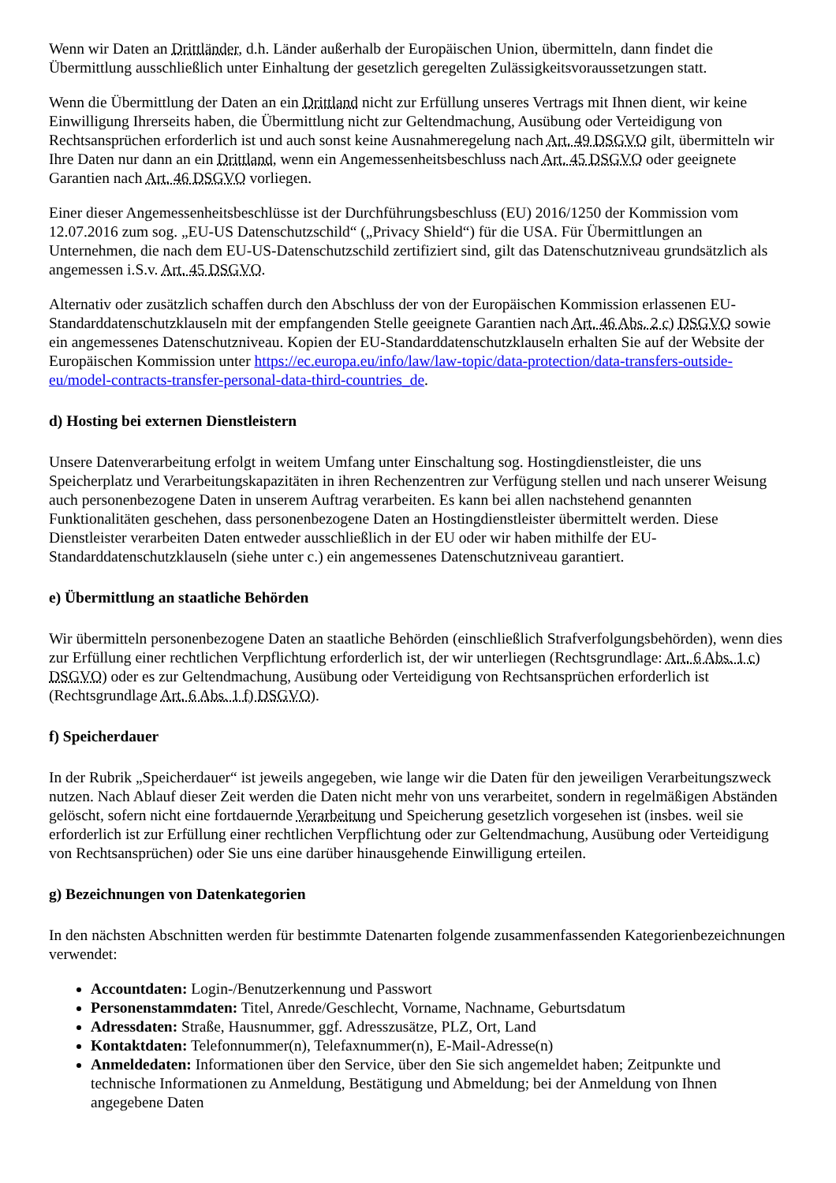Wenn wir Daten an Drittländer, d.h. Länder außerhalb der Europäischen Union, übermitteln, dann findet die Übermittlung ausschließlich unter Einhaltung der gesetzlich geregelten Zulässigkeitsvoraussetzungen statt.
Wenn die Übermittlung der Daten an ein Drittland nicht zur Erfüllung unseres Vertrags mit Ihnen dient, wir keine Einwilligung Ihrerseits haben, die Übermittlung nicht zur Geltendmachung, Ausübung oder Verteidigung von Rechtsansprüchen erforderlich ist und auch sonst keine Ausnahmeregelung nach Art. 49 DSGVO gilt, übermitteln wir Ihre Daten nur dann an ein Drittland, wenn ein Angemessenheitsbeschluss nach Art. 45 DSGVO oder geeignete Garantien nach Art. 46 DSGVO vorliegen.
Einer dieser Angemessenheitsbeschlüsse ist der Durchführungsbeschluss (EU) 2016/1250 der Kommission vom 12.07.2016 zum sog. „EU-US Datenschutzschild“ („Privacy Shield“) für die USA. Für Übermittlungen an Unternehmen, die nach dem EU-US-Datenschutzschild zertifiziert sind, gilt das Datenschutzniveau grundsätzlich als angemessen i.S.v. Art. 45 DSGVO.
Alternativ oder zusätzlich schaffen durch den Abschluss der von der Europäischen Kommission erlassenen EU-Standarddatenschutzklauseln mit der empfangenden Stelle geeignete Garantien nach Art. 46 Abs. 2 c) DSGVO sowie ein angemessenes Datenschutzniveau. Kopien der EU-Standarddatenschutzklauseln erhalten Sie auf der Website der Europäischen Kommission unter https://ec.europa.eu/info/law/law-topic/data-protection/data-transfers-outside-eu/model-contracts-transfer-personal-data-third-countries_de.
d) Hosting bei externen Dienstleistern
Unsere Datenverarbeitung erfolgt in weitem Umfang unter Einschaltung sog. Hostingdienstleister, die uns Speicherplatz und Verarbeitungskapazitäten in ihren Rechenzentren zur Verfügung stellen und nach unserer Weisung auch personenbezogene Daten in unserem Auftrag verarbeiten. Es kann bei allen nachstehend genannten Funktionalitäten geschehen, dass personenbezogene Daten an Hostingdienstleister übermittelt werden. Diese Dienstleister verarbeiten Daten entweder ausschließlich in der EU oder wir haben mithilfe der EU-Standarddatenschutzklauseln (siehe unter c.) ein angemessenes Datenschutzniveau garantiert.
e) Übermittlung an staatliche Behörden
Wir übermitteln personenbezogene Daten an staatliche Behörden (einschließlich Strafverfolgungsbehörden), wenn dies zur Erfüllung einer rechtlichen Verpflichtung erforderlich ist, der wir unterliegen (Rechtsgrundlage: Art. 6 Abs. 1 c) DSGVO) oder es zur Geltendmachung, Ausübung oder Verteidigung von Rechtsansprüchen erforderlich ist (Rechtsgrundlage Art. 6 Abs. 1 f) DSGVO).
f) Speicherdauer
In der Rubrik „Speicherdauer“ ist jeweils angegeben, wie lange wir die Daten für den jeweiligen Verarbeitungszweck nutzen. Nach Ablauf dieser Zeit werden die Daten nicht mehr von uns verarbeitet, sondern in regelmäßigen Abständen gelöscht, sofern nicht eine fortdauernde Verarbeitung und Speicherung gesetzlich vorgesehen ist (insbes. weil sie erforderlich ist zur Erfüllung einer rechtlichen Verpflichtung oder zur Geltendmachung, Ausübung oder Verteidigung von Rechtsansprüchen) oder Sie uns eine darüber hinausgehende Einwilligung erteilen.
g) Bezeichnungen von Datenkategorien
In den nächsten Abschnitten werden für bestimmte Datenarten folgende zusammenfassenden Kategorienbezeichnungen verwendet:
Accountdaten: Login-/Benutzerkennung und Passwort
Personenstammdaten: Titel, Anrede/Geschlecht, Vorname, Nachname, Geburtsdatum
Adressdaten: Straße, Hausnummer, ggf. Adresszusätze, PLZ, Ort, Land
Kontaktdaten: Telefonnummer(n), Telefaxnummer(n), E-Mail-Adresse(n)
Anmeldedaten: Informationen über den Service, über den Sie sich angemeldet haben; Zeitpunkte und technische Informationen zu Anmeldung, Bestätigung und Abmeldung; bei der Anmeldung von Ihnen angegebene Daten